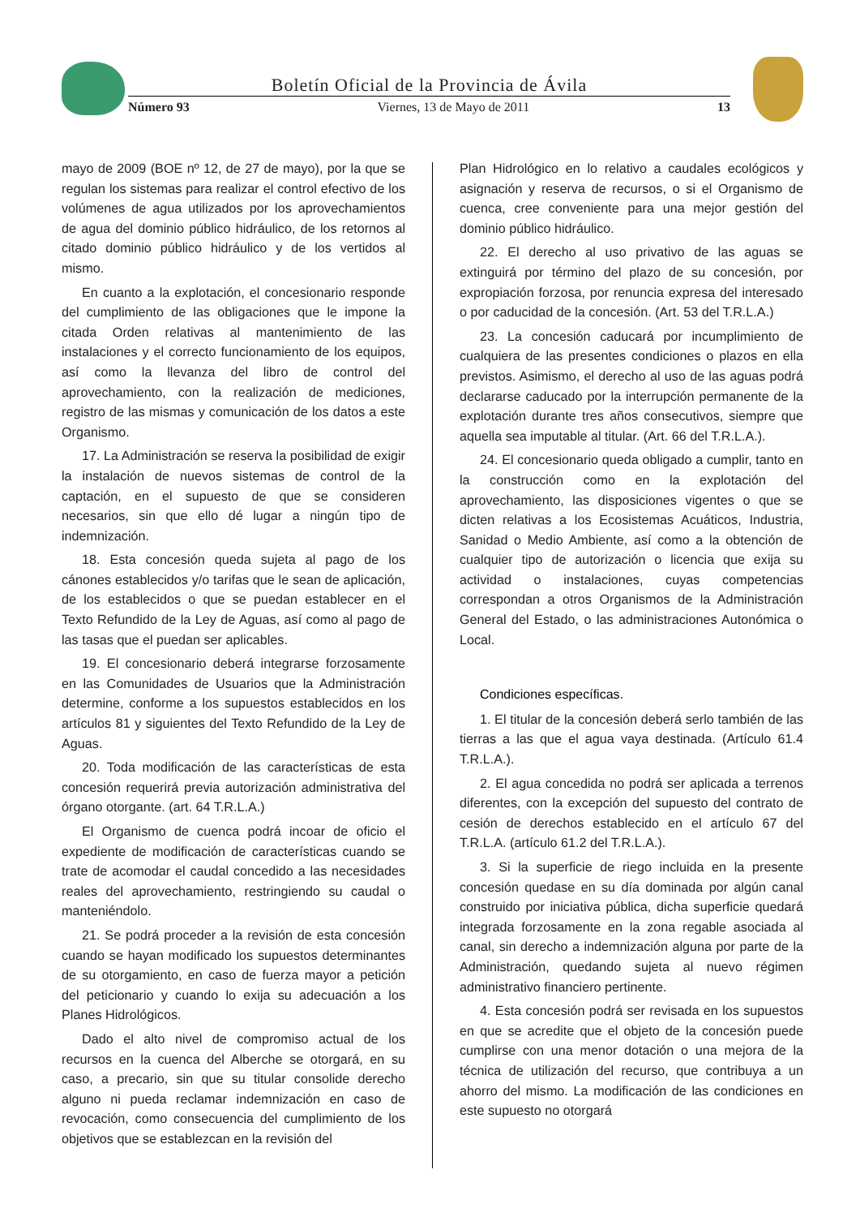Boletín Oficial de la Provincia de Ávila
Número 93 Viernes, 13 de Mayo de 2011 13
mayo de 2009 (BOE nº 12, de 27 de mayo), por la que se regulan los sistemas para realizar el control efectivo de los volúmenes de agua utilizados por los aprovechamientos de agua del dominio público hidráulico, de los retornos al citado dominio público hidráulico y de los vertidos al mismo.
En cuanto a la explotación, el concesionario responde del cumplimiento de las obligaciones que le impone la citada Orden relativas al mantenimiento de las instalaciones y el correcto funcionamiento de los equipos, así como la llevanza del libro de control del aprovechamiento, con la realización de mediciones, registro de las mismas y comunicación de los datos a este Organismo.
17. La Administración se reserva la posibilidad de exigir la instalación de nuevos sistemas de control de la captación, en el supuesto de que se consideren necesarios, sin que ello dé lugar a ningún tipo de indemnización.
18. Esta concesión queda sujeta al pago de los cánones establecidos y/o tarifas que le sean de aplicación, de los establecidos o que se puedan establecer en el Texto Refundido de la Ley de Aguas, así como al pago de las tasas que el puedan ser aplicables.
19. El concesionario deberá integrarse forzosamente en las Comunidades de Usuarios que la Administración determine, conforme a los supuestos establecidos en los artículos 81 y siguientes del Texto Refundido de la Ley de Aguas.
20. Toda modificación de las características de esta concesión requerirá previa autorización administrativa del órgano otorgante. (art. 64 T.R.L.A.)
El Organismo de cuenca podrá incoar de oficio el expediente de modificación de características cuando se trate de acomodar el caudal concedido a las necesidades reales del aprovechamiento, restringiendo su caudal o manteniéndolo.
21. Se podrá proceder a la revisión de esta concesión cuando se hayan modificado los supuestos determinantes de su otorgamiento, en caso de fuerza mayor a petición del peticionario y cuando lo exija su adecuación a los Planes Hidrológicos.
Dado el alto nivel de compromiso actual de los recursos en la cuenca del Alberche se otorgará, en su caso, a precario, sin que su titular consolide derecho alguno ni pueda reclamar indemnización en caso de revocación, como consecuencia del cumplimiento de los objetivos que se establezcan en la revisión del
Plan Hidrológico en lo relativo a caudales ecológicos y asignación y reserva de recursos, o si el Organismo de cuenca, cree conveniente para una mejor gestión del dominio público hidráulico.
22. El derecho al uso privativo de las aguas se extinguirá por término del plazo de su concesión, por expropiación forzosa, por renuncia expresa del interesado o por caducidad de la concesión. (Art. 53 del T.R.L.A.)
23. La concesión caducará por incumplimiento de cualquiera de las presentes condiciones o plazos en ella previstos. Asimismo, el derecho al uso de las aguas podrá declararse caducado por la interrupción permanente de la explotación durante tres años consecutivos, siempre que aquella sea imputable al titular. (Art. 66 del T.R.L.A.).
24. El concesionario queda obligado a cumplir, tanto en la construcción como en la explotación del aprovechamiento, las disposiciones vigentes o que se dicten relativas a los Ecosistemas Acuáticos, Industria, Sanidad o Medio Ambiente, así como a la obtención de cualquier tipo de autorización o licencia que exija su actividad o instalaciones, cuyas competencias correspondan a otros Organismos de la Administración General del Estado, o las administraciones Autonómica o Local.
Condiciones específicas.
1. El titular de la concesión deberá serlo también de las tierras a las que el agua vaya destinada. (Artículo 61.4 T.R.L.A.).
2. El agua concedida no podrá ser aplicada a terrenos diferentes, con la excepción del supuesto del contrato de cesión de derechos establecido en el artículo 67 del T.R.L.A. (artículo 61.2 del T.R.L.A.).
3. Si la superficie de riego incluida en la presente concesión quedase en su día dominada por algún canal construido por iniciativa pública, dicha superficie quedará integrada forzosamente en la zona regable asociada al canal, sin derecho a indemnización alguna por parte de la Administración, quedando sujeta al nuevo régimen administrativo financiero pertinente.
4. Esta concesión podrá ser revisada en los supuestos en que se acredite que el objeto de la concesión puede cumplirse con una menor dotación o una mejora de la técnica de utilización del recurso, que contribuya a un ahorro del mismo. La modificación de las condiciones en este supuesto no otorgará